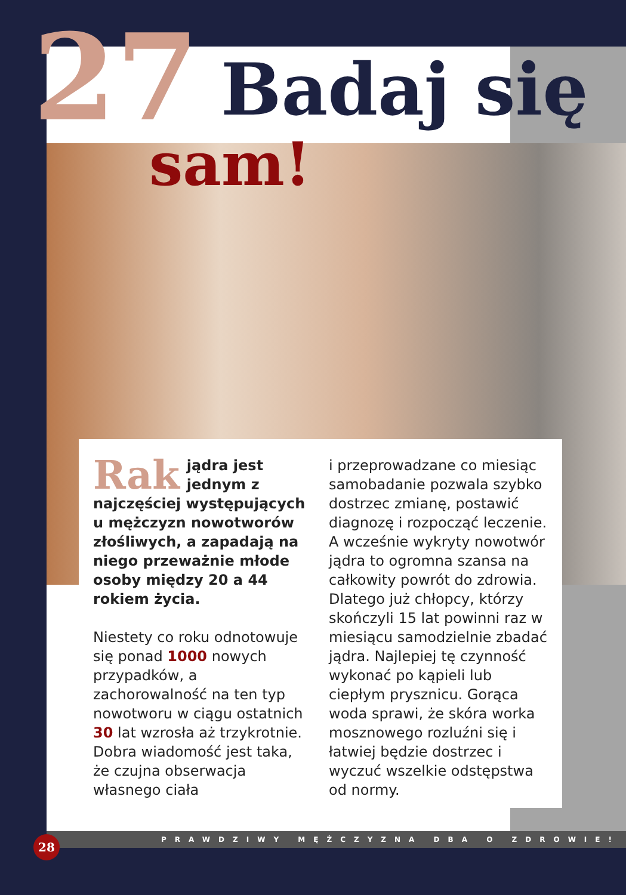27 Badaj się
sam!
Rak jądra jest jednym z najczęściej występujących u mężczyzn nowotworów złośliwych, a zapadają na niego przeważnie młode osoby między 20 a 44 rokiem życia.
Niestety co roku odnotowuje się ponad 1000 nowych przypadków, a zachorowalność na ten typ nowotworu w ciągu ostatnich 30 lat wzrosła aż trzykrotnie. Dobra wiadomość jest taka, że czujna obserwacja własnego ciała
i przeprowadzane co miesiąc samobadanie pozwala szybko dostrzec zmianę, postawić diagnozę i rozpocząć leczenie. A wcześnie wykryty nowotwór jądra to ogromna szansa na całkowity powrót do zdrowia. Dlatego już chłopcy, którzy skończyli 15 lat powinni raz w miesiącu samodzielnie zbadać jądra. Najlepiej tę czynność wykonać po kąpieli lub ciepłym prysznicu. Gorąca woda sprawi, że skóra worka mosznowego rozluźni się i łatwiej będzie dostrzec i wyczuć wszelkie odstępstwa od normy.
PRAWDZIWY MĘŻCZYZNA DBA O ZDROWIE!
28